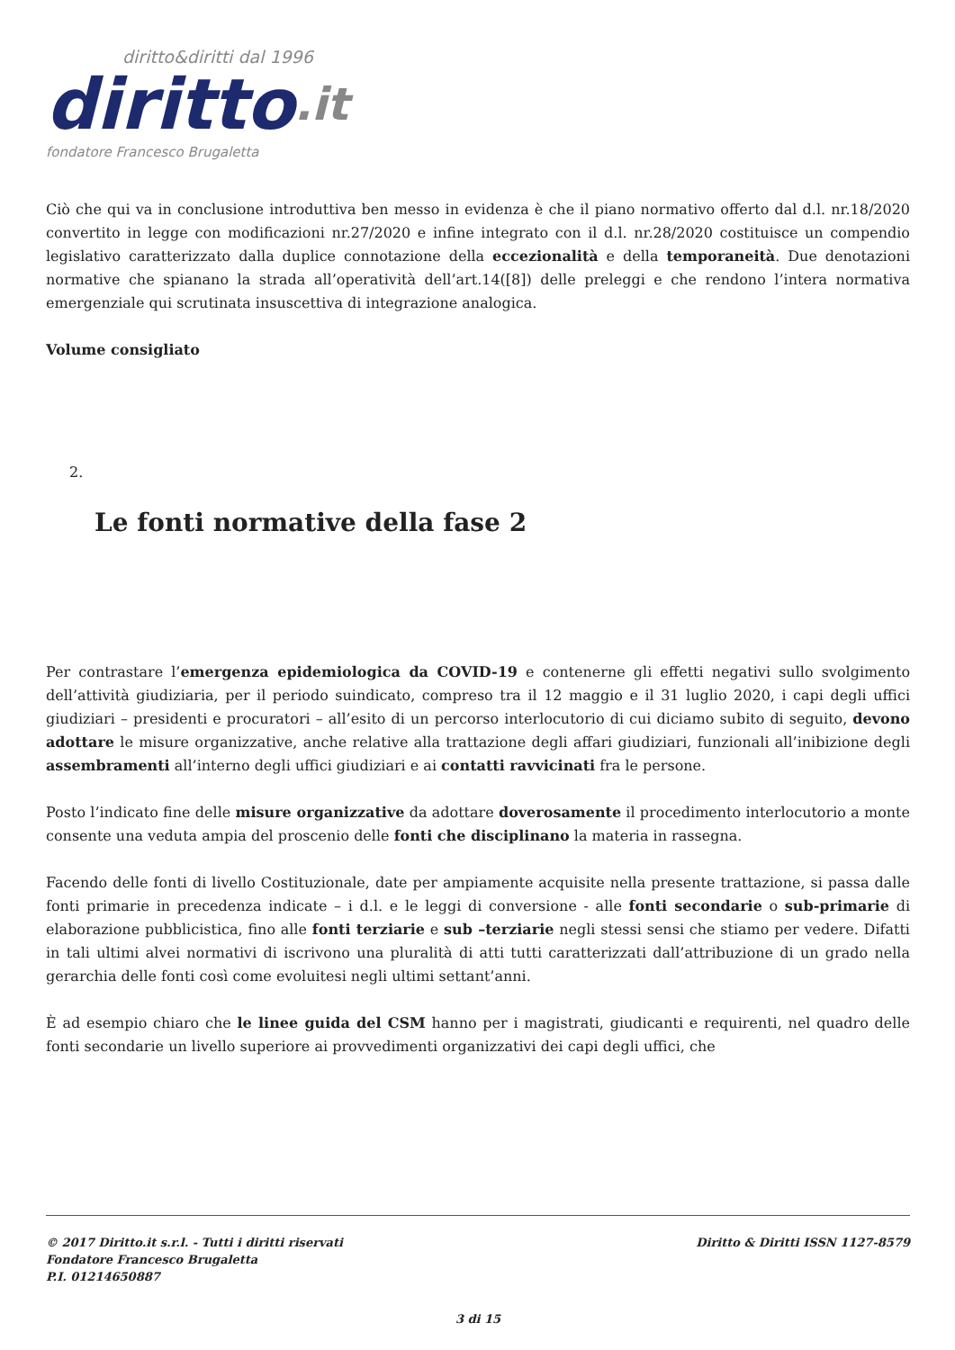diritto&diritti dal 1996
diritto.it
fondatore Francesco Brugaletta
Ciò che qui va in conclusione introduttiva ben messo in evidenza è che il piano normativo offerto dal d.l. nr.18/2020 convertito in legge con modificazioni nr.27/2020 e infine integrato con il d.l. nr.28/2020 costituisce un compendio legislativo caratterizzato dalla duplice connotazione della eccezionalità e della temporaneità. Due denotazioni normative che spianano la strada all’operatività dell’art.14([8]) delle preleggi e che rendono l’intera normativa emergenziale qui scrutinata insuscettiva di integrazione analogica.
Volume consigliato
2.
Le fonti normative della fase 2
Per contrastare l’emergenza epidemiologica da COVID-19 e contenerne gli effetti negativi sullo svolgimento dell’attività giudiziaria, per il periodo suindicato, compreso tra il 12 maggio e il 31 luglio 2020, i capi degli uffici giudiziari – presidenti e procuratori – all’esito di un percorso interlocutorio di cui diciamo subito di seguito, devono adottare le misure organizzative, anche relative alla trattazione degli affari giudiziari, funzionali all’inibizione degli assembramenti all’interno degli uffici giudiziari e ai contatti ravvicinati fra le persone.
Posto l’indicato fine delle misure organizzative da adottare doverosamente il procedimento interlocutorio a monte consente una veduta ampia del proscenio delle fonti che disciplinano la materia in rassegna.
Facendo delle fonti di livello Costituzionale, date per ampiamente acquisite nella presente trattazione, si passa dalle fonti primarie in precedenza indicate – i d.l. e le leggi di conversione - alle fonti secondarie o sub-primarie di elaborazione pubblicistica, fino alle fonti terziarie e sub –terziarie negli stessi sensi che stiamo per vedere. Difatti in tali ultimi alvei normativi di iscrivono una pluralità di atti tutti caratterizzati dall’attribuzione di un grado nella gerarchia delle fonti così come evoluitesi negli ultimi settant’anni.
È ad esempio chiaro che le linee guida del CSM hanno per i magistrati, giudicanti e requirenti, nel quadro delle fonti secondarie un livello superiore ai provvedimenti organizzativi dei capi degli uffici, che
Diritto & Diritti ISSN 1127-8579 © 2017 Diritto.it s.r.l. - Tutti i diritti riservati
Fondatore Francesco Brugaletta
P.I. 01214650887
3 di 15